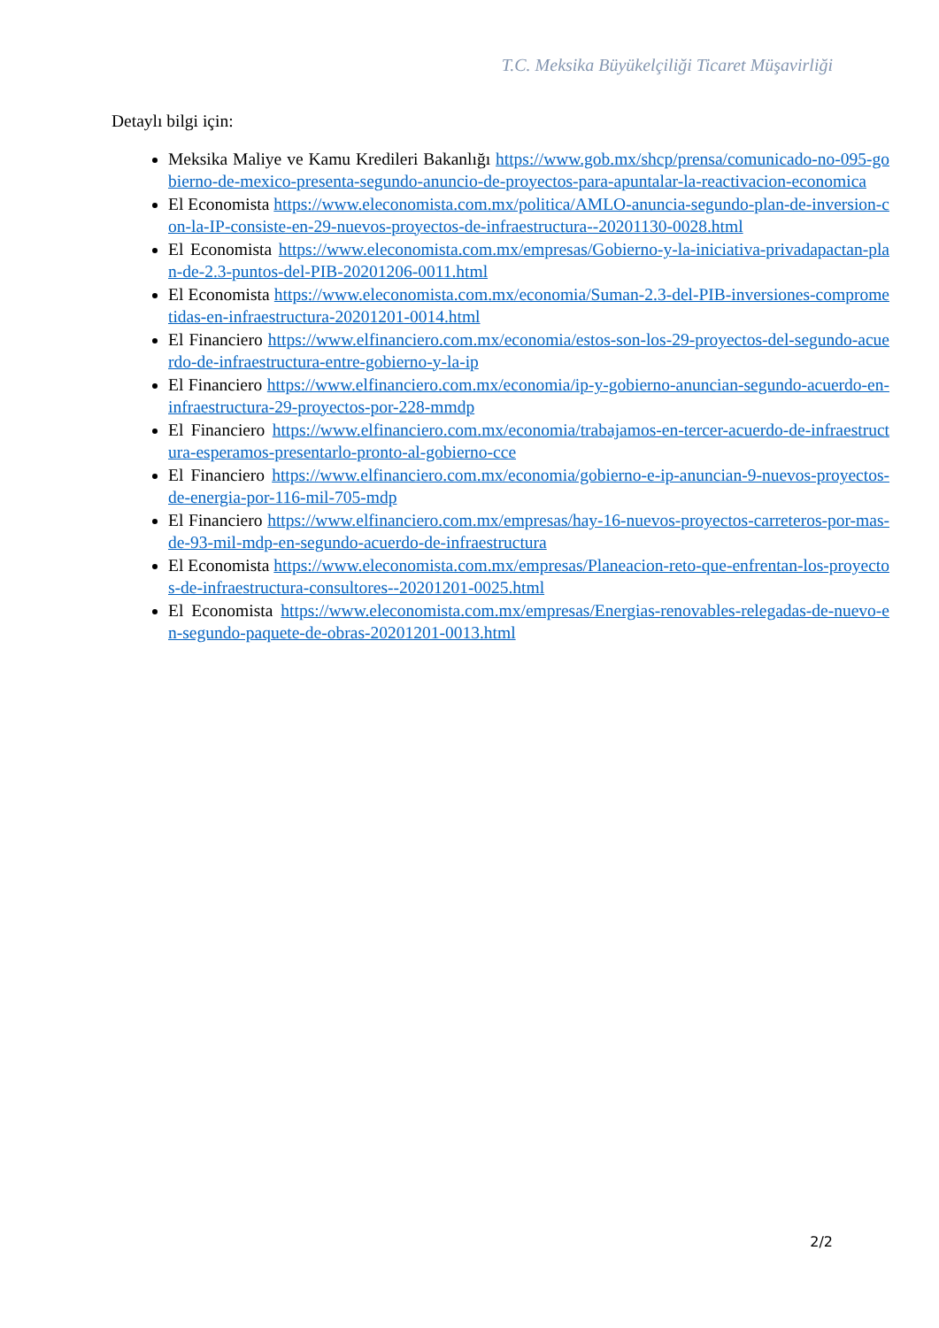T.C. Meksika Büyükelçiliği Ticaret Müşavirliği
Detaylı bilgi için:
Meksika Maliye ve Kamu Kredileri Bakanlığı https://www.gob.mx/shcp/prensa/comunicado-no-095-gobierno-de-mexico-presenta-segundo-anuncio-de-proyectos-para-apuntalar-la-reactivacion-economica
El Economista https://www.eleconomista.com.mx/politica/AMLO-anuncia-segundo-plan-de-inversion-con-la-IP-consiste-en-29-nuevos-proyectos-de-infraestructura--20201130-0028.html
El Economista https://www.eleconomista.com.mx/empresas/Gobierno-y-la-iniciativa-privadapactan-plan-de-2.3-puntos-del-PIB-20201206-0011.html
El Economista https://www.eleconomista.com.mx/economia/Suman-2.3-del-PIB-inversiones-comprometidas-en-infraestructura-20201201-0014.html
El Financiero https://www.elfinanciero.com.mx/economia/estos-son-los-29-proyectos-del-segundo-acuerdo-de-infraestructura-entre-gobierno-y-la-ip
El Financiero https://www.elfinanciero.com.mx/economia/ip-y-gobierno-anuncian-segundo-acuerdo-en-infraestructura-29-proyectos-por-228-mmdp
El Financiero https://www.elfinanciero.com.mx/economia/trabajamos-en-tercer-acuerdo-de-infraestructura-esperamos-presentarlo-pronto-al-gobierno-cce
El Financiero https://www.elfinanciero.com.mx/economia/gobierno-e-ip-anuncian-9-nuevos-proyectos-de-energia-por-116-mil-705-mdp
El Financiero https://www.elfinanciero.com.mx/empresas/hay-16-nuevos-proyectos-carreteros-por-mas-de-93-mil-mdp-en-segundo-acuerdo-de-infraestructura
El Economista https://www.eleconomista.com.mx/empresas/Planeacion-reto-que-enfrentan-los-proyectos-de-infraestructura-consultores--20201201-0025.html
El Economista https://www.eleconomista.com.mx/empresas/Energias-renovables-relegadas-de-nuevo-en-segundo-paquete-de-obras-20201201-0013.html
2/2